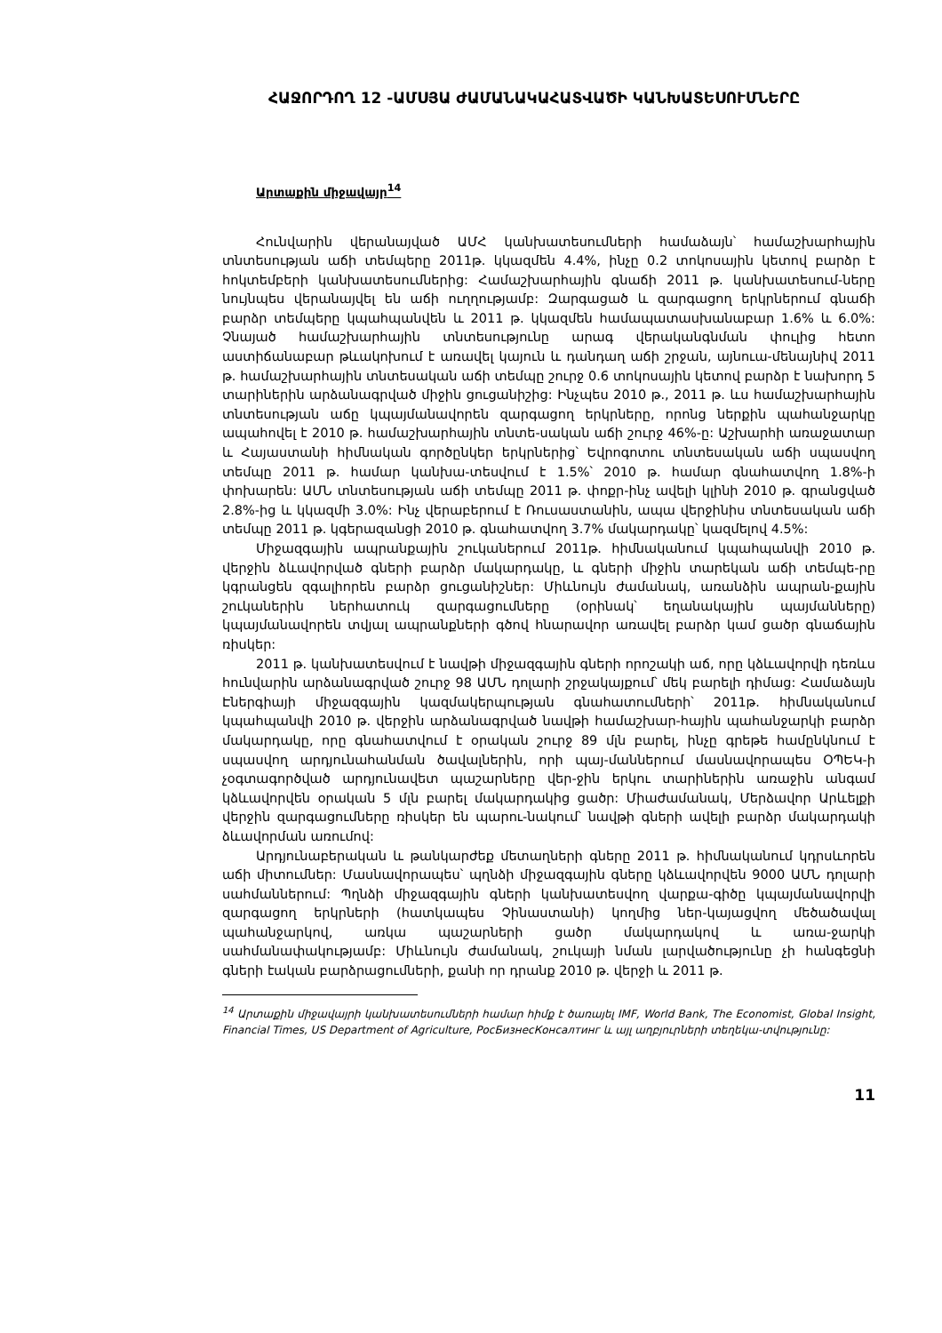ՀԱՋՈՐԴՈՂ 12 -ԱՄՍՅԱ ԺԱՄԱՆԱԿԱՀԱՏՎԱԾԻ ԿԱՆԽԱՏԵՍՈՒՄՆԵՐԸ
Արտաքին միջավայր<sup>14</sup>
Հունվարին վերանայված ԱՄՀ կանխատեսումների համաձայն՝ համաշխարհային տնտեսության աճի տեմպերը 2011թ. կկազմեն 4.4%, ինչը 0.2 տոկոսային կետով բարձր է հոկտեմբերի կանխատեսումներից: Համաշխարհային գնաճի 2011 թ. կանխատեսում-ները նույնպես վերանայվել են աճի ուղղությամբ: Զարգացած և զարգացող երկրներում գնաճի բարձր տեմպերը կպահպանվեն և 2011 թ. կկազմեն համապատասխանաբար 1.6% և 6.0%: Չնայած համաշխարհային տնտեսությունը արագ վերականգնման փուլից հետո աստիճանաբար թևակոխում է առավել կայուն և դանդաղ աճի շրջան, այնուա-մենայնիվ 2011 թ. համաշխարհային տնտեսական աճի տեմպը շուրջ 0.6 տոկոսային կետով բարձր է նախորդ 5 տարիներին արձանագրված միջին ցուցանիշից: Ինչպես 2010 թ., 2011 թ. ևս համաշխարհային տնտեսության աճը կպայմանավորեն զարգացող երկրները, որոնց ներքին պահանջարկը ապահովել է 2010 թ. համաշխարհային տնտե-սական աճի շուրջ 46%-ը: Աշխարհի առաջատար և Հայաստանի հիմնական գործընկեր երկրներից՝ Եվրոգոտու տնտեսական աճի սպասվող տեմպը 2011 թ. համար կանխա-տեսվում է 1.5%՝ 2010 թ. համար գնահատվող 1.8%-ի փոխարեն: ԱՄՆ տնտեսության աճի տեմպը 2011 թ. փոքր-ինչ ավելի կլինի 2010 թ. գրանցված 2.8%-ից և կկազմի 3.0%: Ինչ վերաբերում է Ռուսաստանին, ապա վերջինիս տնտեսական աճի տեմպը 2011 թ. կգերազանցի 2010 թ. գնահատվող 3.7% մակարդակը՝ կազմելով 4.5%:
Միջազգային ապրանքային շուկաներում 2011թ. հիմնականում կպահպանվի 2010 թ. վերջին ձևավորված գների բարձր մակարդակը, և գների միջին տարեկան աճի տեմպե-րը կգրանցեն զգալիորեն բարձր ցուցանիշներ: Միևնույն ժամանակ, առանձին ապրան-քային շուկաներին ներհատուկ զարգացումները (օրինակ՝ եղանակային պայմանները) կպայմանավորեն տվյալ ապրանքների գծով հնարավոր առավել բարձր կամ ցածր գնաճային ռիսկեր:
2011 թ. կանխատեսվում է նավթի միջազգային գների որոշակի աճ, որը կձևավորվի դեռևս հունվարին արձանագրված շուրջ 98 ԱՄՆ դոլարի շրջակայքում՝ մեկ բարելի դիմաց: Համաձայն Էներգիայի միջազգային կազմակերպության գնահատումների՝ 2011թ. հիմնականում կպահպանվի 2010 թ. վերջին արձանագրված նավթի համաշխար-հային պահանջարկի բարձր մակարդակը, որը գնահատվում է օրական շուրջ 89 մլն բարել, ինչը գրեթե համընկնում է սպասվող արդյունահանման ծավալներին, որի պայ-մաններում մասնավորապես ՕՊԵԿ-ի չօգտագործված արդյունավետ պաշարները վեր-ջին երկու տարիներին առաջին անգամ կձևավորվեն օրական 5 մլն բարել մակարդակից ցածր: Միաժամանակ, Մերձավոր Արևելքի վերջին զարգացումները ռիսկեր են պարու-նակում՝ նավթի գների ավելի բարձր մակարդակի ձևավորման առումով:
Արդյունաբերական և թանկարժեք մետաղների գները 2011 թ. հիմնականում կդրսևորեն աճի միտումներ: Մասնավորապես՝ պղնձի միջազգային գները կձևավորվեն 9000 ԱՄՆ դոլարի սահմաններում: Պղնձի միջազգային գների կանխատեսվող վարքա-գիծը կպայմանավորվի զարգացող երկրների (հատկապես Չինաստանի) կողմից ներ-կայացվող մեծածավալ պահանջարկով, առկա պաշարների ցածր մակարդակով և առա-ջարկի սահմանափակությամբ: Միևնույն ժամանակ, շուկայի նման լարվածությունը չի հանգեցնի գների էական բարձրացումների, քանի որ դրանք 2010 թ. վերջի և 2011 թ.
<sup>14</sup> Արտաքին միջավայրի կանխատեսումների համար հիմք է ծառայել IMF, World Bank, The Economist, Global Insight, Financial Times, US Department of Agriculture, РосБизнесКонсалтинг և այլ աղբյուրների տեղեկա-տվությունը:
11